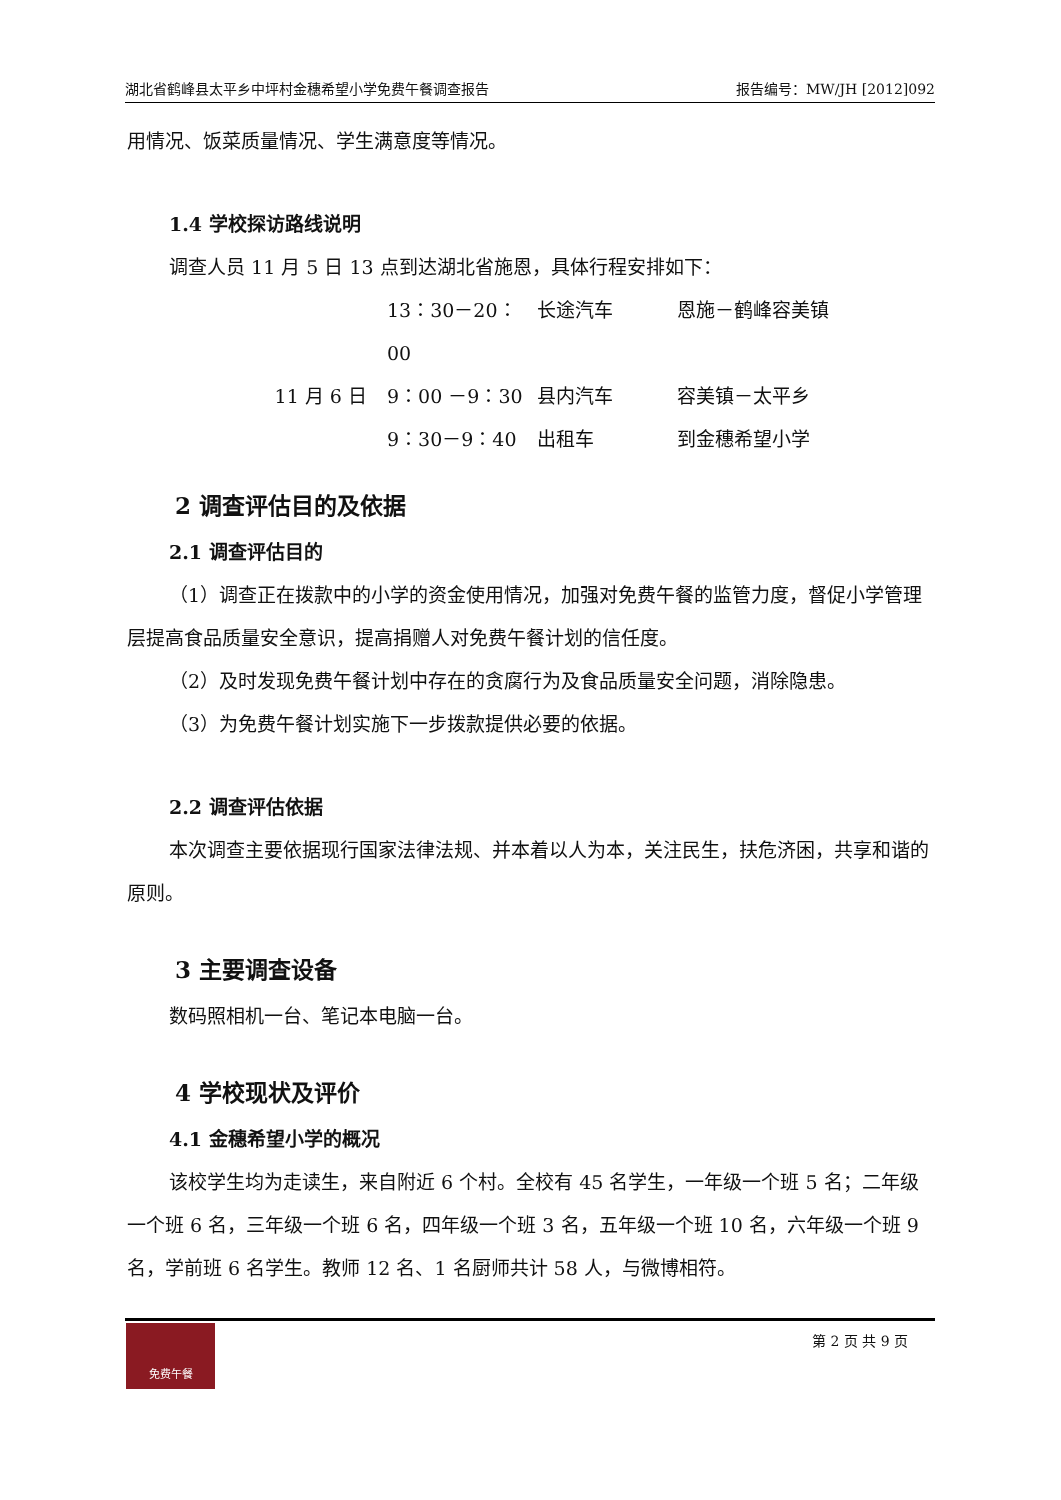湖北省鹤峰县太平乡中坪村金穗希望小学免费午餐调查报告 报告编号：MW/JH [2012]092
用情况、饭菜质量情况、学生满意度等情况。
1.4 学校探访路线说明
调查人员 11 月 5 日 13 点到达湖北省施恩，具体行程安排如下：
13：30－20：00 长途汽车 恩施－鹤峰容美镇 11 月 6 日 9：00 －9：30 县内汽车 容美镇－太平乡 9：30－9：40 出租车 到金穗希望小学
2 调查评估目的及依据
2.1 调查评估目的
（1）调查正在拨款中的小学的资金使用情况，加强对免费午餐的监管力度，督促小学管理层提高食品质量安全意识，提高捐赠人对免费午餐计划的信任度。
（2）及时发现免费午餐计划中存在的贪腐行为及食品质量安全问题，消除隐患。
（3）为免费午餐计划实施下一步拨款提供必要的依据。
2.2 调查评估依据
本次调查主要依据现行国家法律法规、并本着以人为本，关注民生，扶危济困，共享和谐的原则。
3 主要调查设备
数码照相机一台、笔记本电脑一台。
4 学校现状及评价
4.1 金穗希望小学的概况
该校学生均为走读生，来自附近 6 个村。全校有 45 名学生，一年级一个班 5 名；二年级一个班 6 名，三年级一个班 6 名，四年级一个班 3 名，五年级一个班 10 名，六年级一个班 9 名，学前班 6 名学生。教师 12 名、1 名厨师共计 58 人，与微博相符。
免费午餐
第 2 页 共 9 页